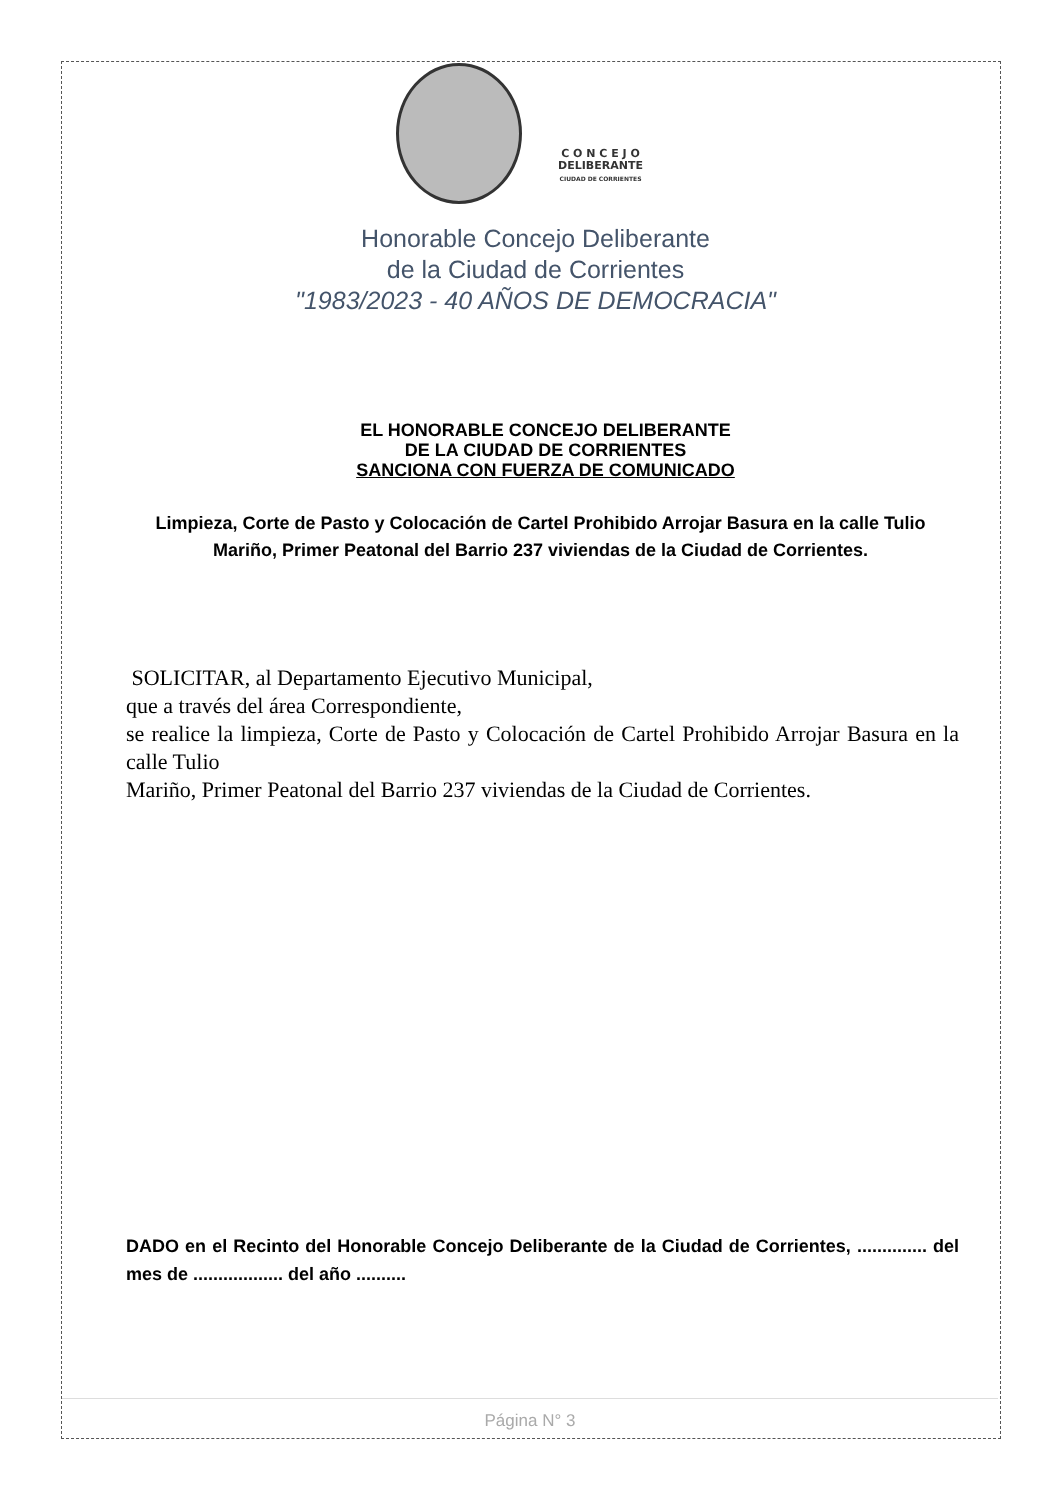C O N C E J O
DELIBERANTE
CIUDAD DE CORRIENTES
Honorable Concejo Deliberante
de la Ciudad de Corrientes
"1983/2023 - 40 AÑOS DE DEMOCRACIA"
EL HONORABLE CONCEJO DELIBERANTE
DE LA CIUDAD DE CORRIENTES
SANCIONA CON FUERZA DE COMUNICADO
Limpieza, Corte de Pasto y Colocación de Cartel Prohibido Arrojar Basura en la calle Tulio Mariño, Primer Peatonal del Barrio 237 viviendas de la Ciudad de Corrientes.
SOLICITAR, al Departamento Ejecutivo Municipal,
que a través del área Correspondiente,
se realice la limpieza, Corte de Pasto y Colocación de Cartel Prohibido Arrojar Basura en la calle Tulio
Mariño, Primer Peatonal del Barrio 237 viviendas de la Ciudad de Corrientes.
DADO en el Recinto del Honorable Concejo Deliberante de la Ciudad de Corrientes, .............. del mes de .................. del año ..........
Página N° 3